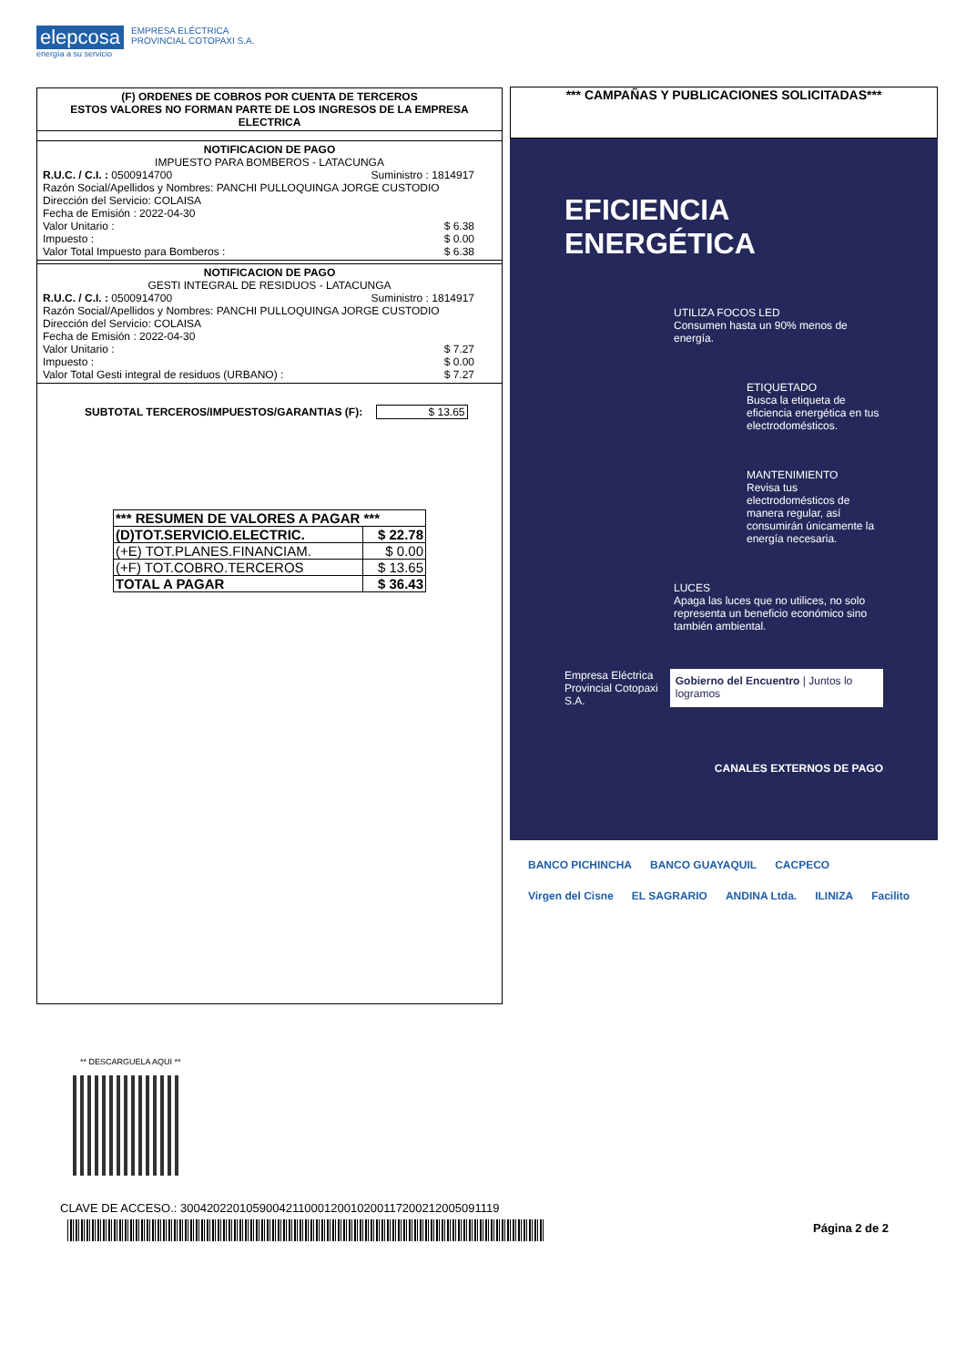elepcosa
energía a su servicio
EMPRESA ELÉCTRICA
PROVINCIAL COTOPAXI S.A.
(F) ORDENES DE COBROS POR CUENTA DE TERCEROS
ESTOS VALORES NO FORMAN PARTE DE LOS INGRESOS DE LA EMPRESA ELECTRICA
NOTIFICACION DE PAGO
IMPUESTO PARA BOMBEROS - LATACUNGA
R.U.C. / C.I. : 0500914700 Suministro : 1814917
Razón Social/Apellidos y Nombres: PANCHI PULLOQUINGA JORGE CUSTODIO
Dirección del Servicio: COLAISA
Fecha de Emisión : 2022-04-30
Valor Unitario : $ 6.38
Impuesto : $ 0.00
Valor Total Impuesto para Bomberos : $ 6.38
NOTIFICACION DE PAGO
GESTI INTEGRAL DE RESIDUOS - LATACUNGA
R.U.C. / C.I. : 0500914700 Suministro : 1814917
Razón Social/Apellidos y Nombres: PANCHI PULLOQUINGA JORGE CUSTODIO
Dirección del Servicio: COLAISA
Fecha de Emisión : 2022-04-30
Valor Unitario : $ 7.27
Impuesto : $ 0.00
Valor Total Gesti integral de residuos (URBANO) : $ 7.27
SUBTOTAL TERCEROS/IMPUESTOS/GARANTIAS (F): $ 13.65
| *** RESUMEN DE VALORES A PAGAR *** | |
| --- | --- |
| (D)TOT.SERVICIO.ELECTRIC. | $ 22.78 |
| (+E) TOT.PLANES.FINANCIAM. | $ 0.00 |
| (+F) TOT.COBRO.TERCEROS | $ 13.65 |
| TOTAL A PAGAR | $ 36.43 |
*** CAMPAÑAS Y PUBLICACIONES SOLICITADAS***
EFICIENCIA
ENERGÉTICA
UTILIZA FOCOS LED
Consumen hasta un 90% menos de energía.
ETIQUETADO
Busca la etiqueta de eficiencia energética en tus electrodomésticos.
MANTENIMIENTO
Revisa tus electrodomésticos de manera regular, así consumirán únicamente la energía necesaria.
LUCES
Apaga las luces que no utilices, no solo representa un beneficio económico sino también ambiental.
Empresa Eléctrica
Provincial Cotopaxi S.A. Gobierno del Encuentro | Juntos lo logramos
CANALES EXTERNOS DE PAGO
BANCO PICHINCHA BANCO GUAYAQUIL CACPECO Virgen del Cisne EL SAGRARIO ANDINA Ltda. ILINIZA Facilito
** DESCARGUELA AQUI **
CLAVE DE ACCESO.: 3004202201059004211000120010200117200212005091119
Página 2 de 2